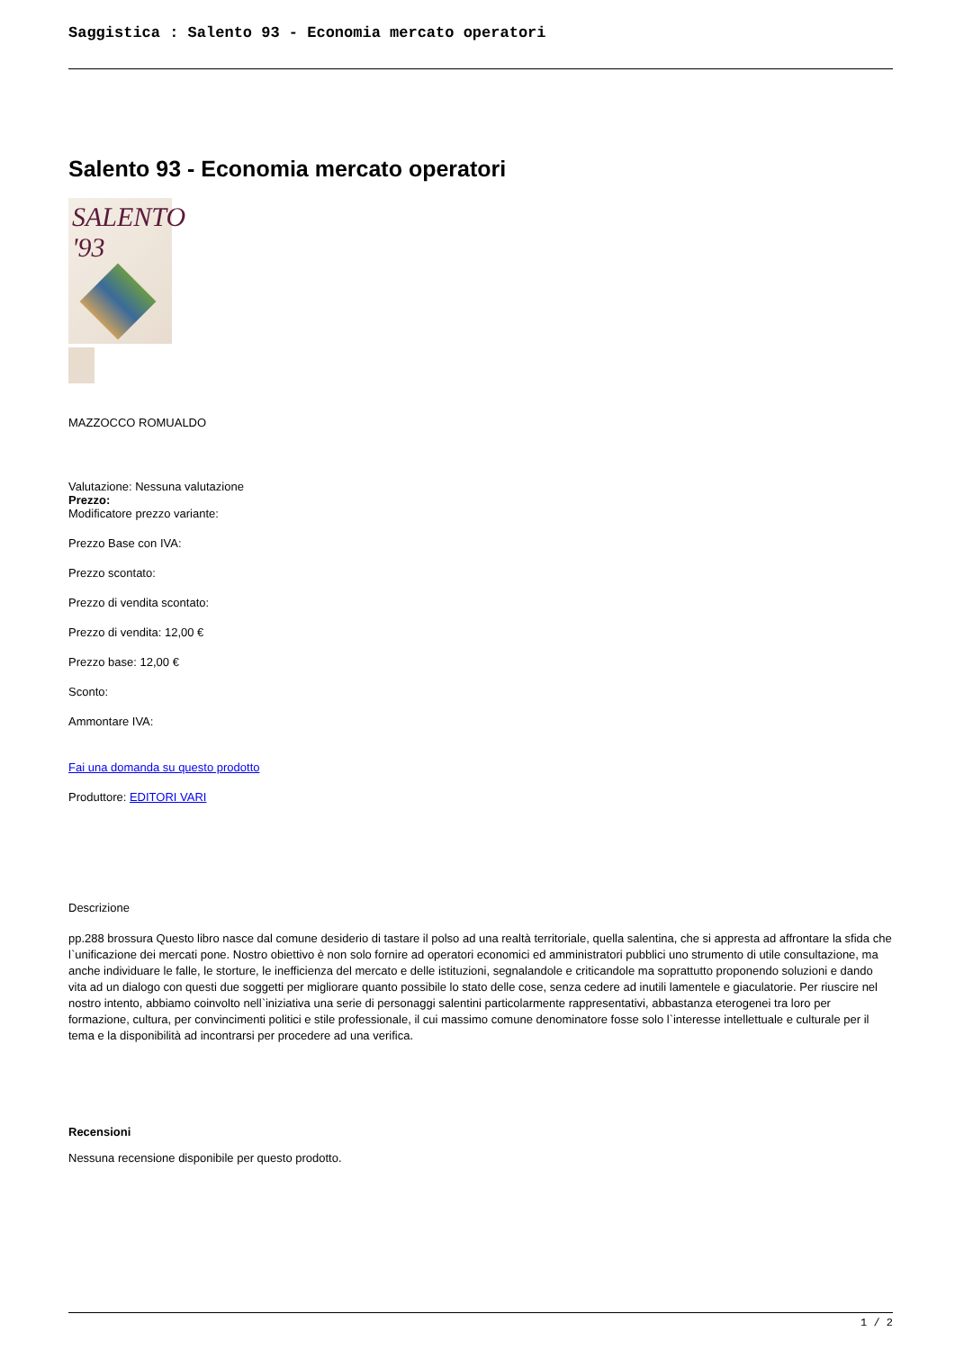Saggistica : Salento 93 - Economia mercato operatori
Salento 93 - Economia mercato operatori
SALENTO '93
MAZZOCCO ROMUALDO
Valutazione: Nessuna valutazione
Prezzo:
Modificatore prezzo variante:
Prezzo Base con IVA:
Prezzo scontato:
Prezzo di vendita scontato:
Prezzo di vendita: 12,00 €
Prezzo base: 12,00 €
Sconto:
Ammontare IVA:
Fai una domanda su questo prodotto
Produttore: EDITORI VARI
Descrizione
pp.288 brossura Questo libro nasce dal comune desiderio di tastare il polso ad una realtà territoriale, quella salentina, che si appresta ad affrontare la sfida che l`unificazione dei mercati pone. Nostro obiettivo è non solo fornire ad operatori economici ed amministratori pubblici uno strumento di utile consultazione, ma anche individuare le falle, le storture, le inefficienza del mercato e delle istituzioni, segnalandole e criticandole ma soprattutto proponendo soluzioni e dando vita ad un dialogo con questi due soggetti per migliorare quanto possibile lo stato delle cose, senza cedere ad inutili lamentele e giaculatorie. Per riuscire nel nostro intento, abbiamo coinvolto nell`iniziativa una serie di personaggi salentini particolarmente rappresentativi, abbastanza eterogenei tra loro per formazione, cultura, per convincimenti politici e stile professionale, il cui massimo comune denominatore fosse solo l`interesse intellettuale e culturale per il tema e la disponibilità ad incontrarsi per procedere ad una verifica.
Recensioni
Nessuna recensione disponibile per questo prodotto.
1 / 2